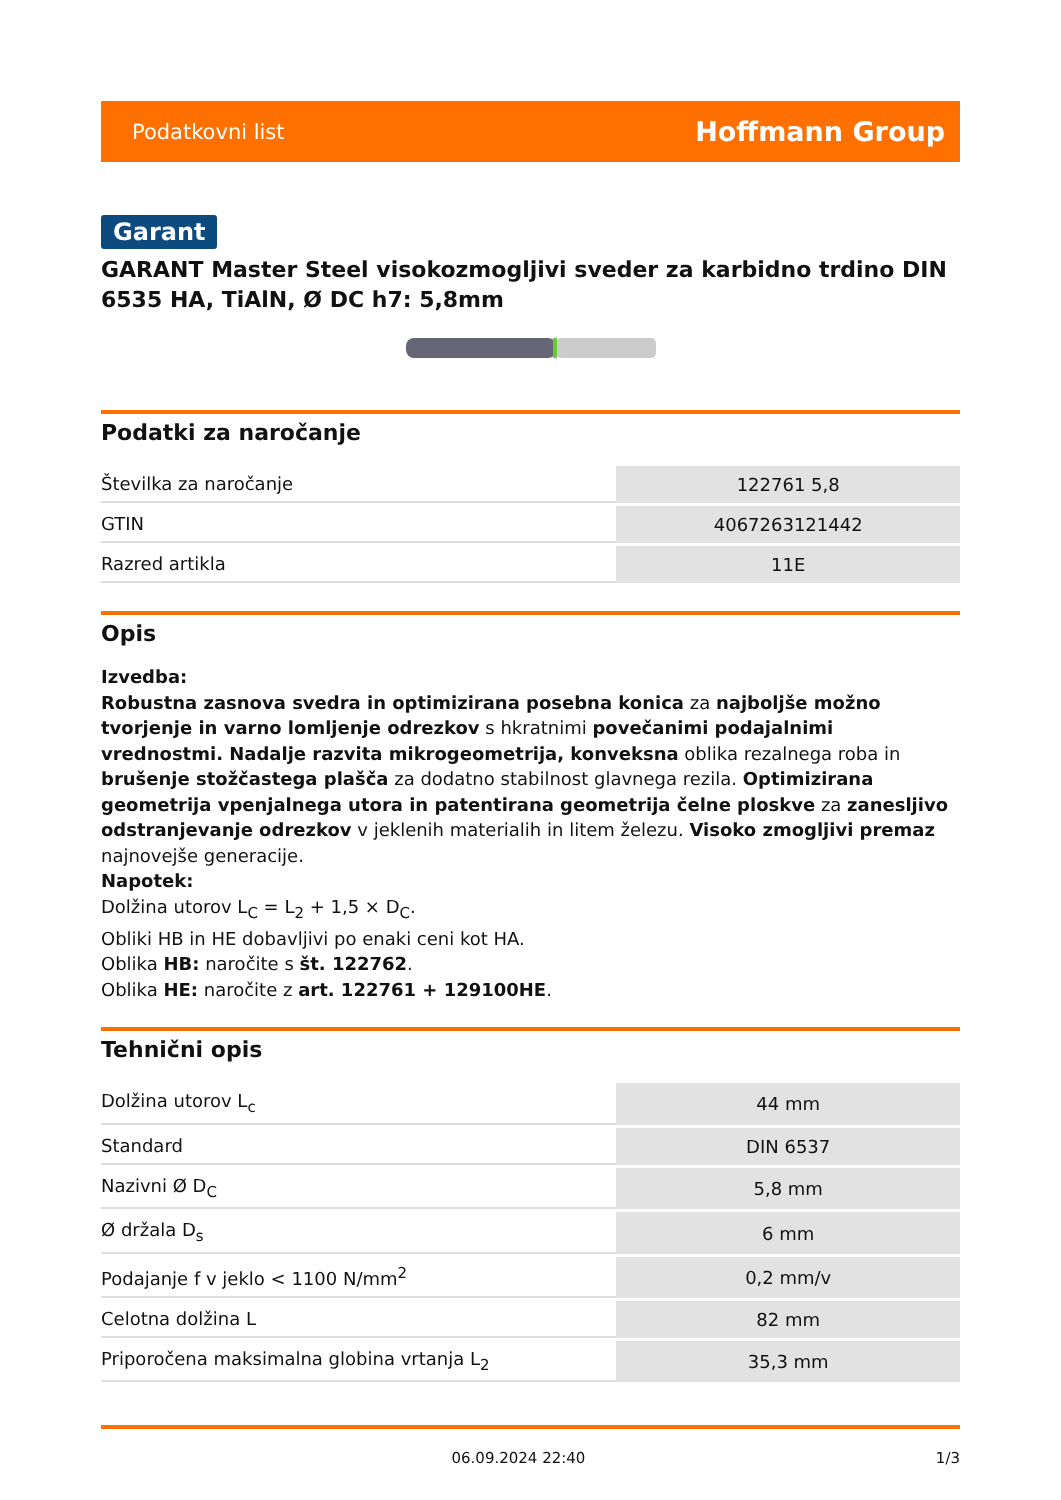Podatkovni list Hoffmann Group
Garant
GARANT Master Steel visokozmogljivi sveder za karbidno trdino DIN 6535 HA, TiAlN, Ø DC h7: 5,8mm
Podatki za naročanje
| Številka za naročanje | 122761 5,8 |
| GTIN | 4067263121442 |
| Razred artikla | 11E |
Opis
Izvedba:
Robustna zasnova svedra in optimizirana posebna konica za najboljše možno tvorjenje in varno lomljenje odrezkov s hkratnimi povečanimi podajalnimi vrednostmi. Nadalje razvita mikrogeometrija, konveksna oblika rezalnega roba in brušenje stožčastega plašča za dodatno stabilnost glavnega rezila. Optimizirana geometrija vpenjalnega utora in patentirana geometrija čelne ploskve za zanesljivo odstranjevanje odrezkov v jeklenih materialih in litem železu. Visoko zmogljivi premaz najnovejše generacije.
Napotek:
Dolžina utorov L<sub>C</sub> = L<sub>2</sub> + 1,5 × D<sub>C</sub>.
Obliki HB in HE dobavljivi po enaki ceni kot HA.
Oblika HB: naročite s št. 122762.
Oblika HE: naročite z art. 122761 + 129100HE.
Tehnični opis
| Dolžina utorov L<sub>c</sub> | 44 mm |
| Standard | DIN 6537 |
| Nazivni Ø D<sub>C</sub> | 5,8 mm |
| Ø držala D<sub>s</sub> | 6 mm |
| Podajanje f v jeklo < 1100 N/mm<sup>2</sup> | 0,2 mm/v |
| Celotna dolžina L | 82 mm |
| Priporočena maksimalna globina vrtanja L<sub>2</sub> | 35,3 mm |
06.09.2024 22:40 1/3